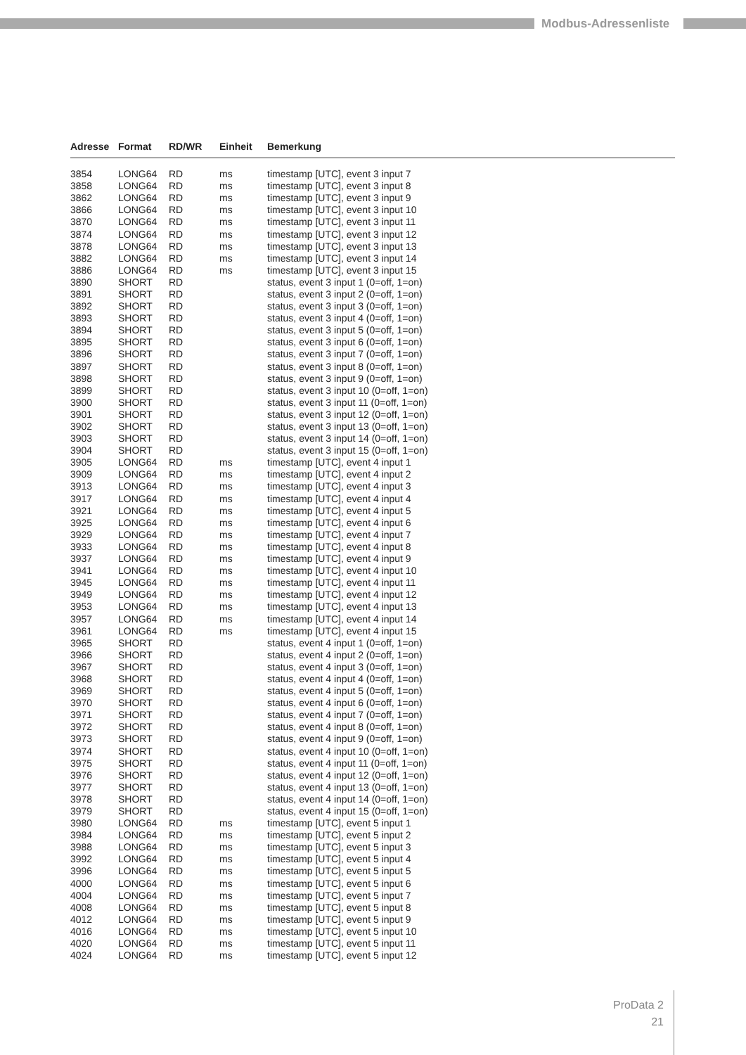Modbus-Adressenliste
| Adresse | Format | RD/WR | Einheit | Bemerkung |
| --- | --- | --- | --- | --- |
| 3854 | LONG64 | RD | ms | timestamp [UTC], event 3 input 7 |
| 3858 | LONG64 | RD | ms | timestamp [UTC], event 3 input 8 |
| 3862 | LONG64 | RD | ms | timestamp [UTC], event 3 input 9 |
| 3866 | LONG64 | RD | ms | timestamp [UTC], event 3 input 10 |
| 3870 | LONG64 | RD | ms | timestamp [UTC], event 3 input 11 |
| 3874 | LONG64 | RD | ms | timestamp [UTC], event 3 input 12 |
| 3878 | LONG64 | RD | ms | timestamp [UTC], event 3 input 13 |
| 3882 | LONG64 | RD | ms | timestamp [UTC], event 3 input 14 |
| 3886 | LONG64 | RD | ms | timestamp [UTC], event 3 input 15 |
| 3890 | SHORT | RD | | status, event 3 input 1 (0=off, 1=on) |
| 3891 | SHORT | RD | | status, event 3 input 2 (0=off, 1=on) |
| 3892 | SHORT | RD | | status, event 3 input 3 (0=off, 1=on) |
| 3893 | SHORT | RD | | status, event 3 input 4 (0=off, 1=on) |
| 3894 | SHORT | RD | | status, event 3 input 5 (0=off, 1=on) |
| 3895 | SHORT | RD | | status, event 3 input 6 (0=off, 1=on) |
| 3896 | SHORT | RD | | status, event 3 input 7 (0=off, 1=on) |
| 3897 | SHORT | RD | | status, event 3 input 8 (0=off, 1=on) |
| 3898 | SHORT | RD | | status, event 3 input 9 (0=off, 1=on) |
| 3899 | SHORT | RD | | status, event 3 input 10 (0=off, 1=on) |
| 3900 | SHORT | RD | | status, event 3 input 11 (0=off, 1=on) |
| 3901 | SHORT | RD | | status, event 3 input 12 (0=off, 1=on) |
| 3902 | SHORT | RD | | status, event 3 input 13 (0=off, 1=on) |
| 3903 | SHORT | RD | | status, event 3 input 14 (0=off, 1=on) |
| 3904 | SHORT | RD | | status, event 3 input 15 (0=off, 1=on) |
| 3905 | LONG64 | RD | ms | timestamp [UTC], event 4 input 1 |
| 3909 | LONG64 | RD | ms | timestamp [UTC], event 4 input 2 |
| 3913 | LONG64 | RD | ms | timestamp [UTC], event 4 input 3 |
| 3917 | LONG64 | RD | ms | timestamp [UTC], event 4 input 4 |
| 3921 | LONG64 | RD | ms | timestamp [UTC], event 4 input 5 |
| 3925 | LONG64 | RD | ms | timestamp [UTC], event 4 input 6 |
| 3929 | LONG64 | RD | ms | timestamp [UTC], event 4 input 7 |
| 3933 | LONG64 | RD | ms | timestamp [UTC], event 4 input 8 |
| 3937 | LONG64 | RD | ms | timestamp [UTC], event 4 input 9 |
| 3941 | LONG64 | RD | ms | timestamp [UTC], event 4 input 10 |
| 3945 | LONG64 | RD | ms | timestamp [UTC], event 4 input 11 |
| 3949 | LONG64 | RD | ms | timestamp [UTC], event 4 input 12 |
| 3953 | LONG64 | RD | ms | timestamp [UTC], event 4 input 13 |
| 3957 | LONG64 | RD | ms | timestamp [UTC], event 4 input 14 |
| 3961 | LONG64 | RD | ms | timestamp [UTC], event 4 input 15 |
| 3965 | SHORT | RD | | status, event 4 input 1 (0=off, 1=on) |
| 3966 | SHORT | RD | | status, event 4 input 2 (0=off, 1=on) |
| 3967 | SHORT | RD | | status, event 4 input 3 (0=off, 1=on) |
| 3968 | SHORT | RD | | status, event 4 input 4 (0=off, 1=on) |
| 3969 | SHORT | RD | | status, event 4 input 5 (0=off, 1=on) |
| 3970 | SHORT | RD | | status, event 4 input 6 (0=off, 1=on) |
| 3971 | SHORT | RD | | status, event 4 input 7 (0=off, 1=on) |
| 3972 | SHORT | RD | | status, event 4 input 8 (0=off, 1=on) |
| 3973 | SHORT | RD | | status, event 4 input 9 (0=off, 1=on) |
| 3974 | SHORT | RD | | status, event 4 input 10 (0=off, 1=on) |
| 3975 | SHORT | RD | | status, event 4 input 11 (0=off, 1=on) |
| 3976 | SHORT | RD | | status, event 4 input 12 (0=off, 1=on) |
| 3977 | SHORT | RD | | status, event 4 input 13 (0=off, 1=on) |
| 3978 | SHORT | RD | | status, event 4 input 14 (0=off, 1=on) |
| 3979 | SHORT | RD | | status, event 4 input 15 (0=off, 1=on) |
| 3980 | LONG64 | RD | ms | timestamp [UTC], event 5 input 1 |
| 3984 | LONG64 | RD | ms | timestamp [UTC], event 5 input 2 |
| 3988 | LONG64 | RD | ms | timestamp [UTC], event 5 input 3 |
| 3992 | LONG64 | RD | ms | timestamp [UTC], event 5 input 4 |
| 3996 | LONG64 | RD | ms | timestamp [UTC], event 5 input 5 |
| 4000 | LONG64 | RD | ms | timestamp [UTC], event 5 input 6 |
| 4004 | LONG64 | RD | ms | timestamp [UTC], event 5 input 7 |
| 4008 | LONG64 | RD | ms | timestamp [UTC], event 5 input 8 |
| 4012 | LONG64 | RD | ms | timestamp [UTC], event 5 input 9 |
| 4016 | LONG64 | RD | ms | timestamp [UTC], event 5 input 10 |
| 4020 | LONG64 | RD | ms | timestamp [UTC], event 5 input 11 |
| 4024 | LONG64 | RD | ms | timestamp [UTC], event 5 input 12 |
ProData 2
21